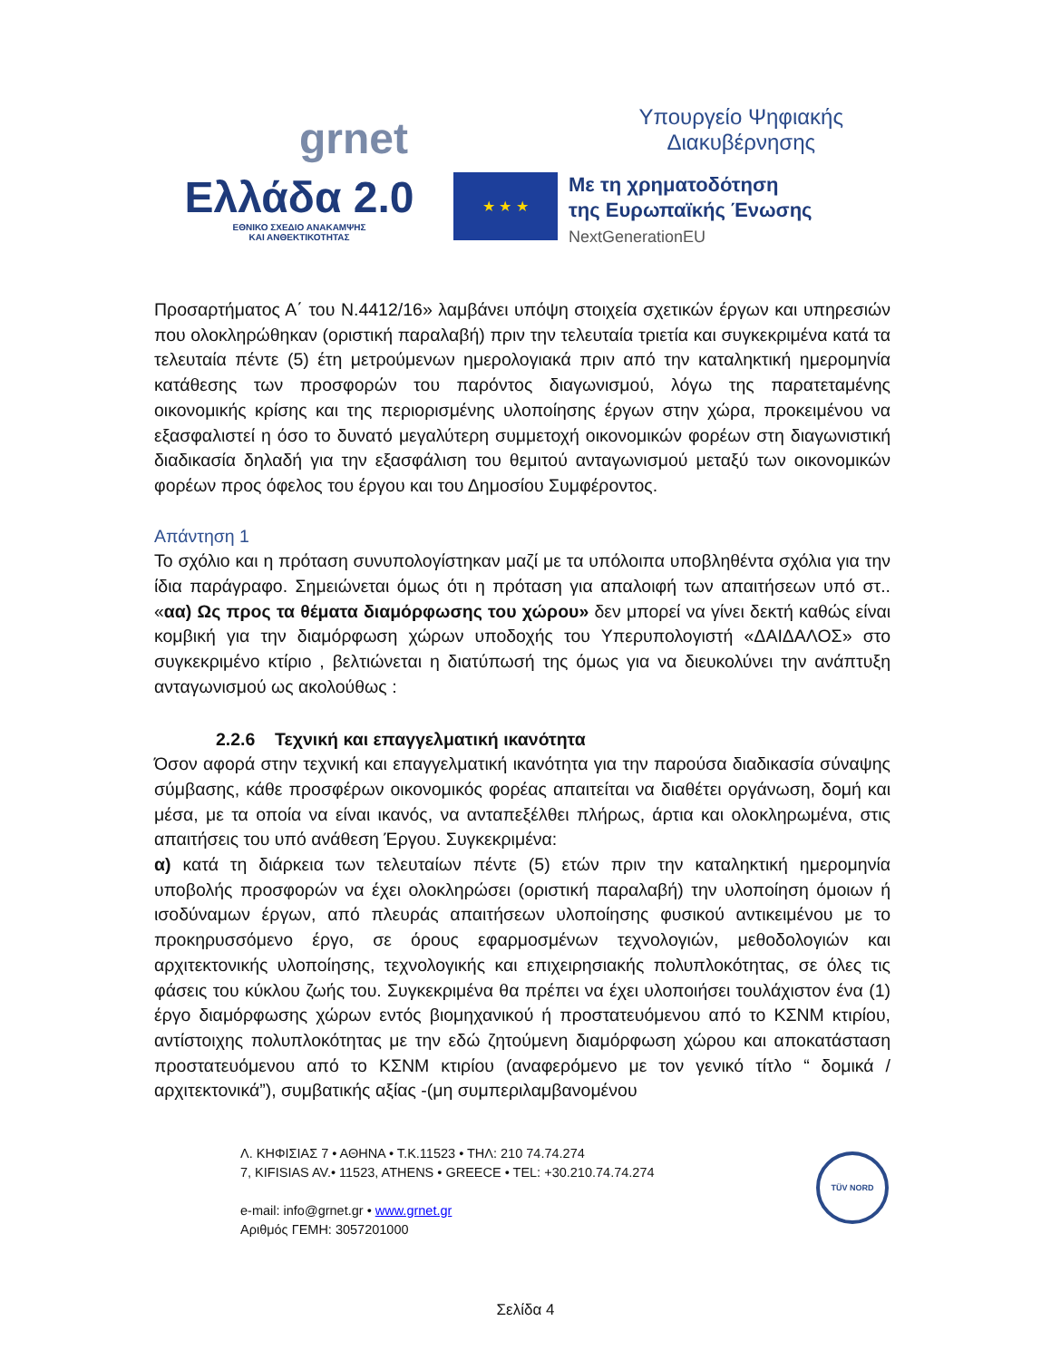grnet
Υπουργείο Ψηφιακής
Διακυβέρνησης
Ελλάδα 2.0
ΕΘΝΙΚΟ ΣΧΕΔΙΟ ΑΝΑΚΑΜΨΗΣ
ΚΑΙ ΑΝΘΕΚΤΙΚΟΤΗΤΑΣ
★ ★ ★
Με τη χρηματοδότηση
της Ευρωπαϊκής Ένωσης
NextGenerationEU
Προσαρτήματος Α΄ του Ν.4412/16» λαμβάνει υπόψη στοιχεία σχετικών έργων και υπηρεσιών που ολοκληρώθηκαν (οριστική παραλαβή) πριν την τελευταία τριετία και συγκεκριμένα κατά τα τελευταία πέντε (5) έτη μετρούμενων ημερολογιακά πριν από την καταληκτική ημερομηνία κατάθεσης των προσφορών του παρόντος διαγωνισμού, λόγω της παρατεταμένης οικονομικής κρίσης και της περιορισμένης υλοποίησης έργων στην χώρα, προκειμένου να εξασφαλιστεί η όσο το δυνατό μεγαλύτερη συμμετοχή οικονομικών φορέων στη διαγωνιστική διαδικασία δηλαδή για την εξασφάλιση του θεμιτού ανταγωνισμού μεταξύ των οικονομικών φορέων προς όφελος του έργου και του Δημοσίου Συμφέροντος.
Απάντηση 1
Το σχόλιο και η πρόταση συνυπολογίστηκαν μαζί με τα υπόλοιπα υποβληθέντα σχόλια για την ίδια παράγραφο. Σημειώνεται όμως ότι η πρόταση για απαλοιφή των απαιτήσεων υπό στ.. «αα) Ως προς τα θέματα διαμόρφωσης του χώρου» δεν μπορεί να γίνει δεκτή καθώς είναι κομβική για την διαμόρφωση χώρων υποδοχής του Υπερυπολογιστή «ΔΑΙΔΑΛΟΣ» στο συγκεκριμένο κτίριο , βελτιώνεται η διατύπωσή της όμως για να διευκολύνει την ανάπτυξη ανταγωνισμού ως ακολούθως :
2.2.6 Τεχνική και επαγγελματική ικανότητα
Όσον αφορά στην τεχνική και επαγγελματική ικανότητα για την παρούσα διαδικασία σύναψης σύμβασης, κάθε προσφέρων οικονομικός φορέας απαιτείται να διαθέτει οργάνωση, δομή και μέσα, με τα οποία να είναι ικανός, να ανταπεξέλθει πλήρως, άρτια και ολοκληρωμένα, στις απαιτήσεις του υπό ανάθεση Έργου. Συγκεκριμένα:
α) κατά τη διάρκεια των τελευταίων πέντε (5) ετών πριν την καταληκτική ημερομηνία υποβολής προσφορών να έχει ολοκληρώσει (οριστική παραλαβή) την υλοποίηση όμοιων ή ισοδύναμων έργων, από πλευράς απαιτήσεων υλοποίησης φυσικού αντικειμένου με το προκηρυσσόμενο έργο, σε όρους εφαρμοσμένων τεχνολογιών, μεθοδολογιών και αρχιτεκτονικής υλοποίησης, τεχνολογικής και επιχειρησιακής πολυπλοκότητας, σε όλες τις φάσεις του κύκλου ζωής του. Συγκεκριμένα θα πρέπει να έχει υλοποιήσει τουλάχιστον ένα (1) έργο διαμόρφωσης χώρων εντός βιομηχανικού ή προστατευόμενου από το ΚΣΝΜ κτιρίου, αντίστοιχης πολυπλοκότητας με την εδώ ζητούμενη διαμόρφωση χώρου και αποκατάσταση προστατευόμενου από το ΚΣΝΜ κτιρίου (αναφερόμενο με τον γενικό τίτλο “ δομικά / αρχιτεκτονικά”), συμβατικής αξίας -(μη συμπεριλαμβανομένου
Λ. ΚΗΦΙΣΙΑΣ 7 • ΑΘΗΝΑ • Τ.Κ.11523 • ΤΗΛ: 210 74.74.274
7, KIFISIAS AV.• 11523, ATHENS • GREECE • TEL: +30.210.74.74.274
e-mail: info@grnet.gr • www.grnet.gr
Αριθμός ΓΕΜΗ: 3057201000
TÜV NORD
Σελίδα 4